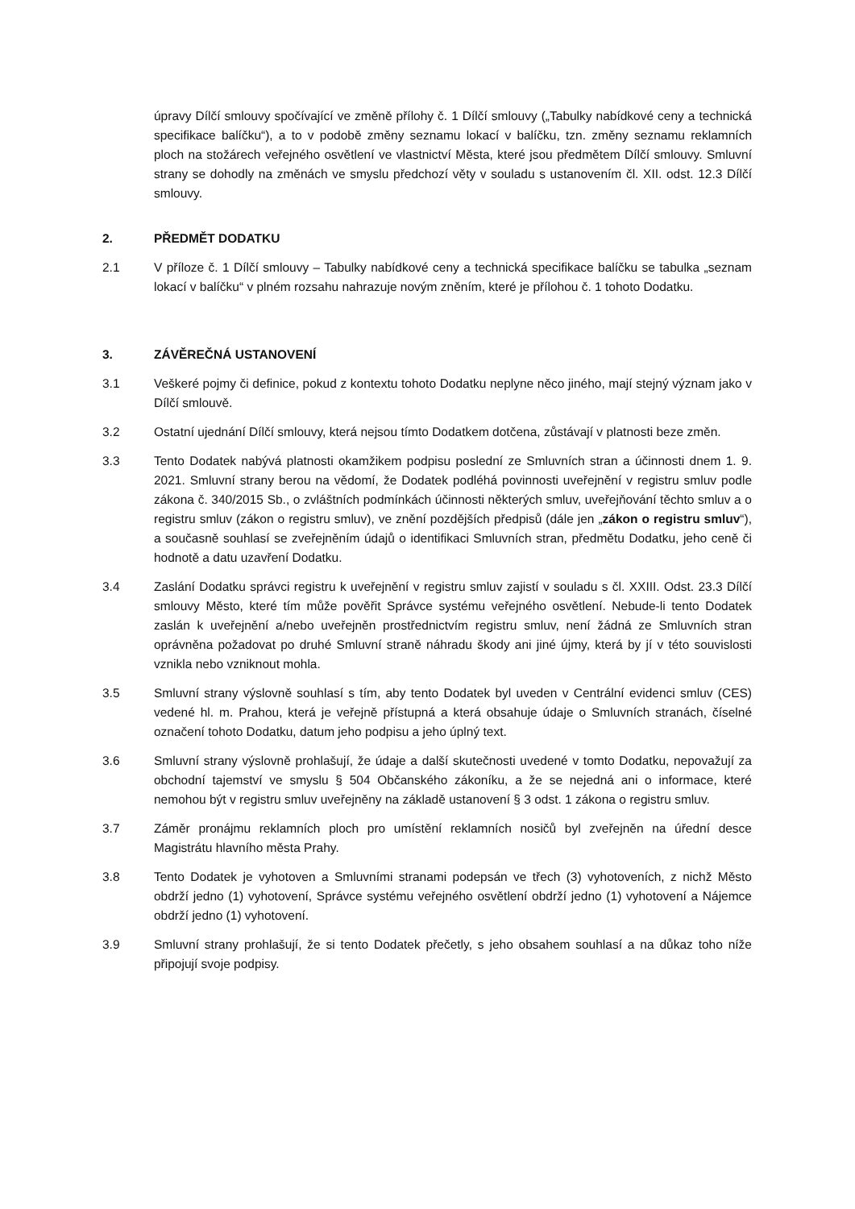úpravy Dílčí smlouvy spočívající ve změně přílohy č. 1 Dílčí smlouvy („Tabulky nabídkové ceny a technická specifikace balíčku“), a to v podobě změny seznamu lokací v balíčku, tzn. změny seznamu reklamních ploch na stožárech veřejného osvětlení ve vlastnictví Města, které jsou předmětem Dílčí smlouvy. Smluvní strany se dohodly na změnách ve smyslu předchozí věty v souladu s ustanovením čl. XII. odst. 12.3 Dílčí smlouvy.
2. PŘEDMĚT DODATKU
2.1 V příloze č. 1 Dílčí smlouvy – Tabulky nabídkové ceny a technická specifikace balíčku se tabulka „seznam lokací v balíčku“ v plném rozsahu nahrazuje novým zněním, které je přílohou č. 1 tohoto Dodatku.
3. ZÁVĚREČNÁ USTANOVENÍ
3.1 Veškeré pojmy či definice, pokud z kontextu tohoto Dodatku neplyne něco jiného, mají stejný význam jako v Dílčí smlouvě.
3.2 Ostatní ujednání Dílčí smlouvy, která nejsou tímto Dodatkem dotčena, zůstávají v platnosti beze změn.
3.3 Tento Dodatek nabývá platnosti okamžikem podpisu poslední ze Smluvních stran a účinnosti dnem 1. 9. 2021. Smluvní strany berou na vědomí, že Dodatek podléhá povinnosti uveřejnění v registru smluv podle zákona č. 340/2015 Sb., o zvláštních podmínkách účinnosti některých smluv, uveřejňování těchto smluv a o registru smluv (zákon o registru smluv), ve znění pozdějších předpisů (dále jen „zákon o registru smluv“), a současně souhlasí se zveřejněním údajů o identifikaci Smluvních stran, předmětu Dodatku, jeho ceně či hodnotě a datu uzavření Dodatku.
3.4 Zaslání Dodatku správci registru k uveřejnění v registru smluv zajistí v souladu s čl. XXIII. Odst. 23.3 Dílčí smlouvy Město, které tím může pověřit Správce systému veřejného osvětlení. Nebude-li tento Dodatek zaslán k uveřejnění a/nebo uveřejněn prostřednictvím registru smluv, není žádná ze Smluvních stran oprávněna požadovat po druhé Smluvní straně náhradu škody ani jiné újmy, která by jí v této souvislosti vznikla nebo vzniknout mohla.
3.5 Smluvní strany výslovně souhlasí s tím, aby tento Dodatek byl uveden v Centrální evidenci smluv (CES) vedené hl. m. Prahou, která je veřejně přístupná a která obsahuje údaje o Smluvních stranách, číselné označení tohoto Dodatku, datum jeho podpisu a jeho úplný text.
3.6 Smluvní strany výslovně prohlašují, že údaje a další skutečnosti uvedené v tomto Dodatku, nepovažují za obchodní tajemství ve smyslu § 504 Občanského zákoníku, a že se nejedná ani o informace, které nemohou být v registru smluv uveřejněny na základě ustanovení § 3 odst. 1 zákona o registru smluv.
3.7 Záměr pronájmu reklamních ploch pro umístění reklamních nosičů byl zveřejněn na úřední desce Magistrátu hlavního města Prahy.
3.8 Tento Dodatek je vyhotoven a Smluvními stranami podepsán ve třech (3) vyhotoveních, z nichž Město obdrží jedno (1) vyhotovení, Správce systému veřejného osvětlení obdrží jedno (1) vyhotovení a Nájemce obdrží jedno (1) vyhotovení.
3.9 Smluvní strany prohlašují, že si tento Dodatek přečetly, s jeho obsahem souhlasí a na důkaz toho níže připojují svoje podpisy.